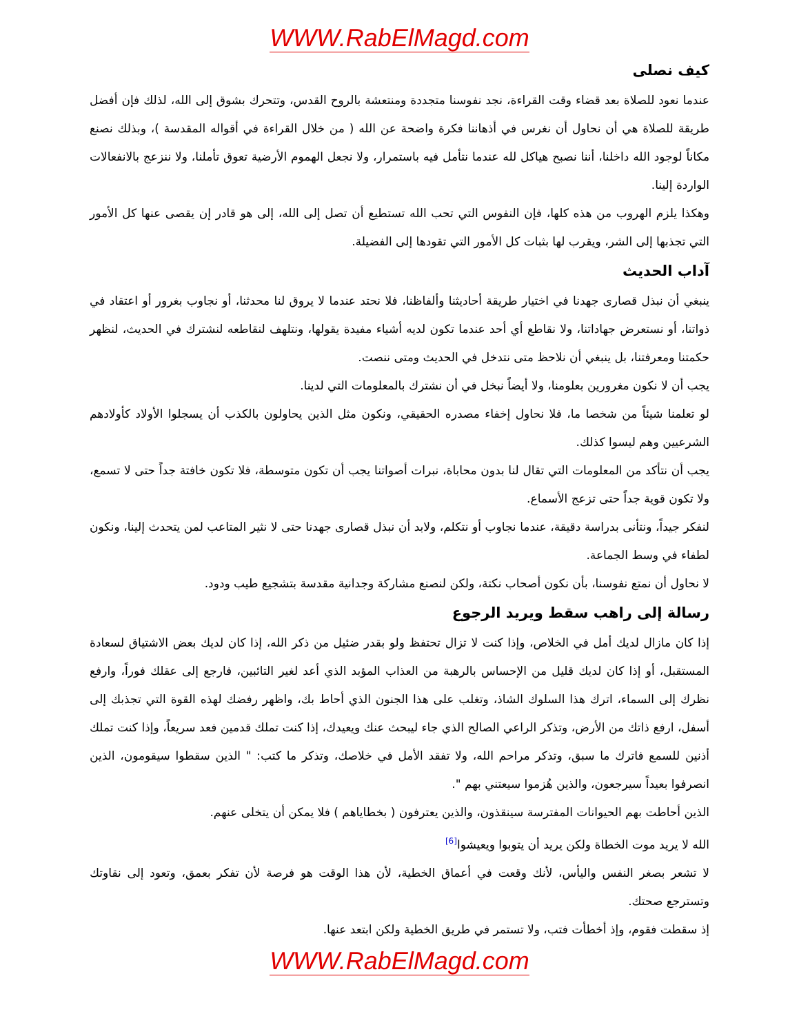WWW.RabElMagd.com
كيف نصلى
عندما نعود للصلاة بعد قضاء وقت القراءة، نجد نفوسنا متجددة ومنتعشة بالروح القدس، وتتحرك بشوق إلى الله، لذلك فإن أفضل طريقة للصلاة هي أن نحاول أن نغرس في أذهاننا فكرة واضحة عن الله ( من خلال القراءة في أقواله المقدسة )، وبذلك نصنع مكاناً لوجود الله داخلنا، أننا نصبح هياكل لله عندما نتأمل فيه باستمرار، ولا نجعل الهموم الأرضية تعوق تأملنا، ولا ننزعج بالانفعالات الواردة إلينا.
وهكذا يلزم الهروب من هذه كلها، فإن النفوس التي تحب الله تستطيع أن تصل إلى الله، إلى هو قادر إن يقصى عنها كل الأمور التي تجذبها إلى الشر، ويقرب لها بثبات كل الأمور التي تقودها إلى الفضيلة.
آداب الحديث
ينبغي أن نبذل قصارى جهدنا في اختيار طريقة أحاديثنا وألفاظنا، فلا نحتد عندما لا يروق لنا محدثنا، أو نجاوب بغرور أو اعتقاد في ذواتنا، أو نستعرض جهاداتنا، ولا نقاطع أي أحد عندما تكون لديه أشياء مفيدة يقولها، ونتلهف لنقاطعه لنشترك في الحديث، لنظهر حكمتنا ومعرفتنا، بل ينبغي أن نلاحظ متى نتدخل في الحديث ومتى ننصت.
يجب أن لا نكون مغرورين بعلومنا، ولا أيضاً نبخل في أن نشترك بالمعلومات التي لدينا.
لو تعلمنا شيئاً من شخصا ما، فلا نحاول إخفاء مصدره الحقيقي، ونكون مثل الذين يحاولون بالكذب أن يسجلوا الأولاد كأولادهم الشرعيين وهم ليسوا كذلك.
يجب أن نتأكد من المعلومات التي تقال لنا بدون محاباة، نبرات أصواتنا يجب أن تكون متوسطة، فلا تكون خافتة جداً حتى لا تسمع، ولا تكون قوية جداً حتى تزعج الأسماع.
لنفكر جيداً، ونتأنى بدراسة دقيقة، عندما نجاوب أو نتكلم، ولابد أن نبذل قصارى جهدنا حتى لا نثير المتاعب لمن يتحدث إلينا، ونكون لطفاء في وسط الجماعة.
لا نحاول أن نمتع نفوسنا، بأن نكون أصحاب نكتة، ولكن لنصنع مشاركة وجدانية مقدسة بتشجيع طيب ودود.
رسالة إلى راهب سقط ويريد الرجوع
إذا كان مازال لديك أمل في الخلاص، وإذا كنت لا تزال تحتفظ ولو بقدر ضئيل من ذكر الله، إذا كان لديك بعض الاشتياق لسعادة المستقبل، أو إذا كان لديك قليل من الإحساس بالرهبة من العذاب المؤبد الذي أعد لغير التائبين، فارجع إلى عقلك فوراً، وارفع نظرك إلى السماء، اترك هذا السلوك الشاذ، وتغلب على هذا الجنون الذي أحاط بك، واظهر رفضك لهذه القوة التي تجذبك إلى أسفل، ارفع ذاتك من الأرض، وتذكر الراعي الصالح الذي جاء ليبحث عنك ويعيدك، إذا كنت تملك قدمين فعد سريعاً، وإذا كنت تملك أذنين للسمع فاترك ما سبق، وتذكر مراحم الله، ولا تفقد الأمل في خلاصك، وتذكر ما كتب: " الذين سقطوا سيقومون، الذين انصرفوا بعيداً سيرجعون، والذين هُزموا سيعتني بهم ".
الذين أحاطت بهم الحيوانات المفترسة سينقذون، والذين يعترفون ( بخطاياهم ) فلا يمكن أن يتخلى عنهم.
الله لا يريد موت الخطاة ولكن يريد أن يتوبوا ويعيشوا<sup>[6]</sup>
لا تشعر بصغر النفس واليأس، لأنك وقعت في أعماق الخطية، لأن هذا الوقت هو فرصة لأن تفكر بعمق، وتعود إلى نقاوتك وتسترجع صحتك.
إذ سقطت فقوم، وإذ أخطأت فتب، ولا تستمر في طريق الخطية ولكن ابتعد عنها.
WWW.RabElMagd.com